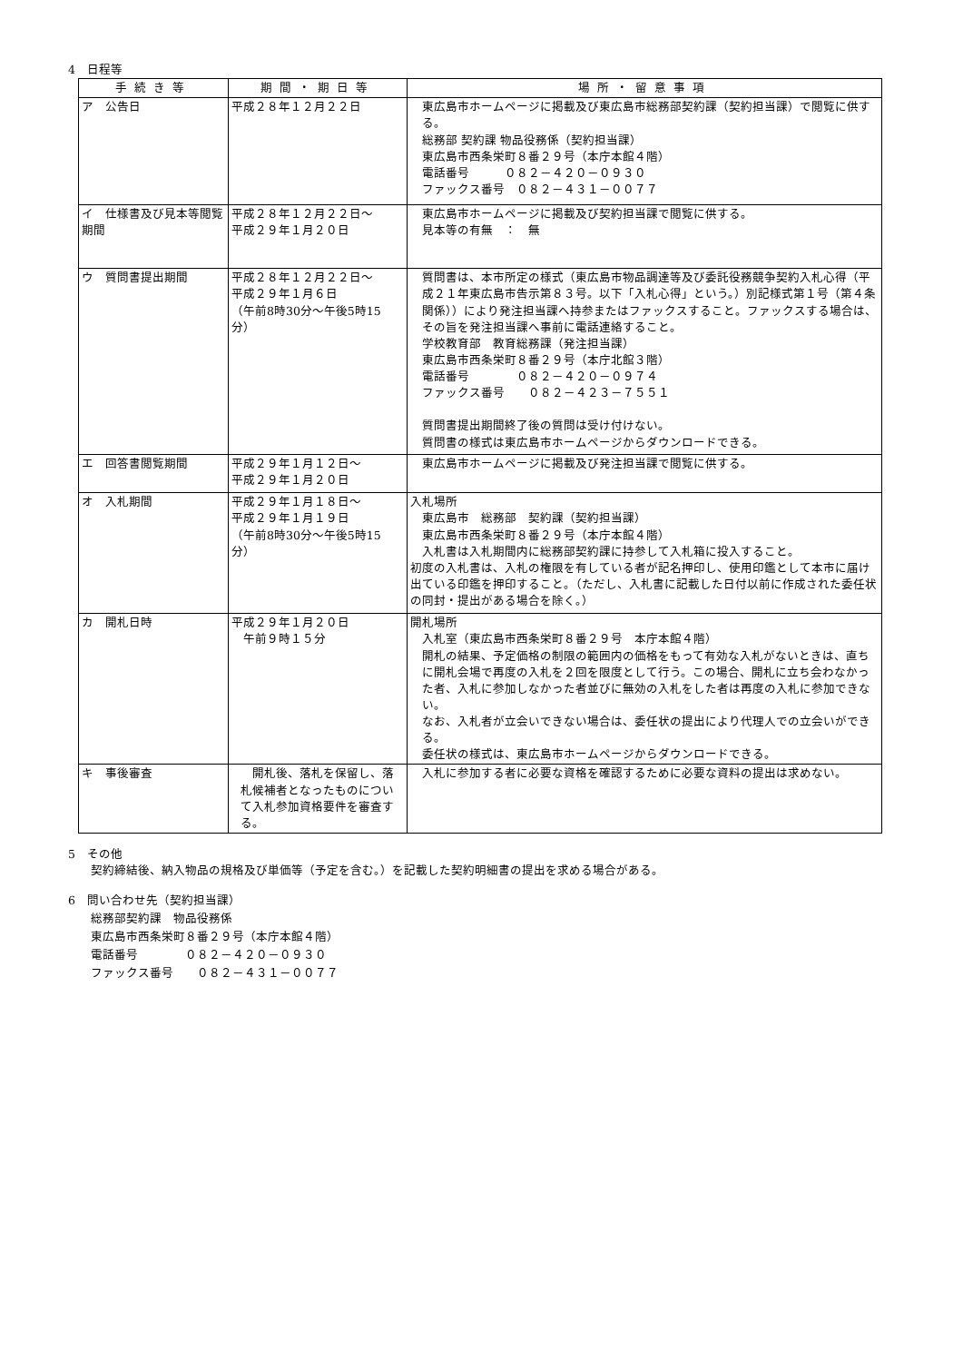4　日程等
| 手続き等 | 期間・期日等 | 場所・留意事項 |
| --- | --- | --- |
| ア 公告日 | 平成２８年１２月２２日 | 東広島市ホームページに掲載及び東広島市総務部契約課（契約担当課）で閲覧に供する。 総務部 契約課 物品役務係（契約担当課） 東広島市西条栄町８番２９号（本庁本館４階） 電話番号 ０８２－４２０－０９３０ ファックス番号 ０８２－４３１－００７７ |
| イ 仕様書及び見本等閲覧期間 | 平成２８年１２月２２日～ 平成２９年１月２０日 | 東広島市ホームページに掲載及び契約担当課で閲覧に供する。 見本等の有無 ： 無 |
| ウ 質問書提出期間 | 平成２８年１２月２２日～ 平成２９年１月６日 （午前8時30分～午後5時15分） | 質問書は、本市所定の様式（東広島市物品調達等及び委託役務競争契約入札心得（平成２１年東広島市告示第８３号。以下「入札心得」という。）別記様式第１号（第４条関係））により発注担当課へ持参またはファックスすること。ファックスする場合は、その旨を発注担当課へ事前に電話連絡すること。 学校教育部 教育総務課（発注担当課） 東広島市西条栄町８番２９号（本庁北館３階） 電話番号 ０８２－４２０－０９７４ ファックス番号 ０８２－４２３－７５５１ 質問書提出期間終了後の質問は受け付けない。 質問書の様式は東広島市ホームページからダウンロードできる。 |
| エ 回答書閲覧期間 | 平成２９年１月１２日～ 平成２９年１月２０日 | 東広島市ホームページに掲載及び発注担当課で閲覧に供する。 |
| オ 入札期間 | 平成２９年１月１８日～ 平成２９年１月１９日 （午前8時30分～午後5時15分） | 入札場所 東広島市 総務部 契約課（契約担当課） 東広島市西条栄町８番２９号（本庁本館４階） 入札書は入札期間内に総務部契約課に持参して入札箱に投入すること。 初度の入札書は、入札の権限を有している者が記名押印し、使用印鑑として本市に届け出ている印鑑を押印すること。（ただし、入札書に記載した日付以前に作成された委任状の同封・提出がある場合を除く。） |
| カ 開札日時 | 平成２９年１月２０日 午前９時１５分 | 開札場所 入札室（東広島市西条栄町８番２９号 本庁本館４階） 開札の結果、予定価格の制限の範囲内の価格をもって有効な入札がないときは、直ちに開札会場で再度の入札を２回を限度として行う。この場合、開札に立ち会わなかった者、入札に参加しなかった者並びに無効の入札をした者は再度の入札に参加できない。 なお、入札者が立会いできない場合は、委任状の提出により代理人での立会いができる。 委任状の様式は、東広島市ホームページからダウンロードできる。 |
| キ 事後審査 | 開札後、落札を保留し、落札候補者となったものについて入札参加資格要件を審査する。 | 入札に参加する者に必要な資格を確認するために必要な資料の提出は求めない。 |
5　その他
契約締結後、納入物品の規格及び単価等（予定を含む。）を記載した契約明細書の提出を求める場合がある。
6　問い合わせ先（契約担当課）
総務部契約課　物品役務係
東広島市西条栄町８番２９号（本庁本館４階）
電話番号　　　　０８２－４２０－０９３０
ファックス番号　　０８２－４３１－００７７